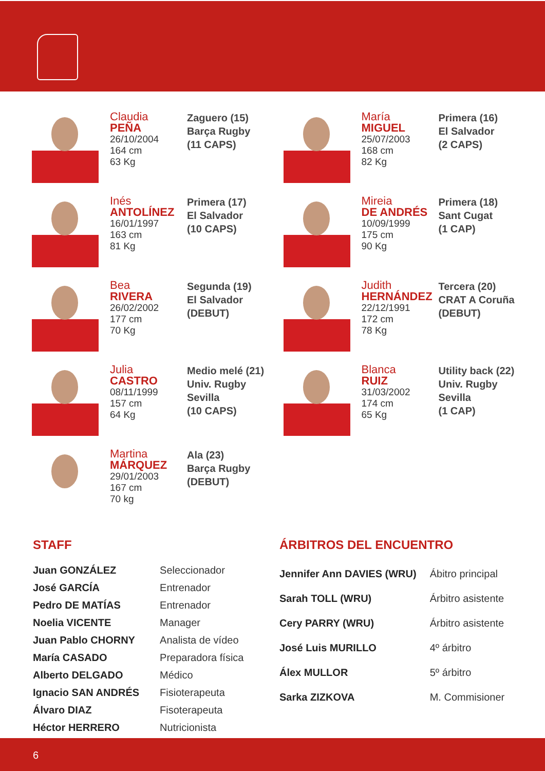Claudia
PEÑA
26/10/2004
164 cm
63 Kg
Zaguero (15)
Barça Rugby
(11 CAPS)
María
MIGUEL
25/07/2003
168 cm
82 Kg
Primera (16)
El Salvador
(2 CAPS)
Inés
ANTOLÍNEZ
16/01/1997
163 cm
81 Kg
Primera (17)
El Salvador
(10 CAPS)
Mireia
DE ANDRÉS
10/09/1999
175 cm
90 Kg
Primera (18)
Sant Cugat
(1 CAP)
Bea
RIVERA
26/02/2002
177 cm
70 Kg
Segunda (19)
El Salvador
(DEBUT)
Judith
HERNÁNDEZ
22/12/1991
172 cm
78 Kg
Tercera (20)
CRAT A Coruña
(DEBUT)
Julia
CASTRO
08/11/1999
157 cm
64 Kg
Medio melé (21)
Univ. Rugby
Sevilla
(10 CAPS)
Blanca
RUIZ
31/03/2002
174 cm
65 Kg
Utility back (22)
Univ. Rugby
Sevilla
(1 CAP)
Martina
MÁRQUEZ
29/01/2003
167 cm
70 kg
Ala (23)
Barça Rugby
(DEBUT)
STAFF
| Juan GONZÁLEZ | Seleccionador |
| José GARCÍA | Entrenador |
| Pedro DE MATÍAS | Entrenador |
| Noelia VICENTE | Manager |
| Juan Pablo CHORNY | Analista de vídeo |
| María CASADO | Preparadora física |
| Alberto DELGADO | Médico |
| Ignacio SAN ANDRÉS | Fisioterapeuta |
| Álvaro DIAZ | Fisoterapeuta |
| Héctor HERRERO | Nutricionista |
ÁRBITROS DEL ENCUENTRO
| Jennifer Ann DAVIES (WRU) | Ábitro principal |
| Sarah TOLL (WRU) | Árbitro asistente |
| Cery PARRY (WRU) | Árbitro asistente |
| José Luis MURILLO | 4º árbitro |
| Álex MULLOR | 5º árbitro |
| Sarka ZIZKOVA | M. Commisioner |
6